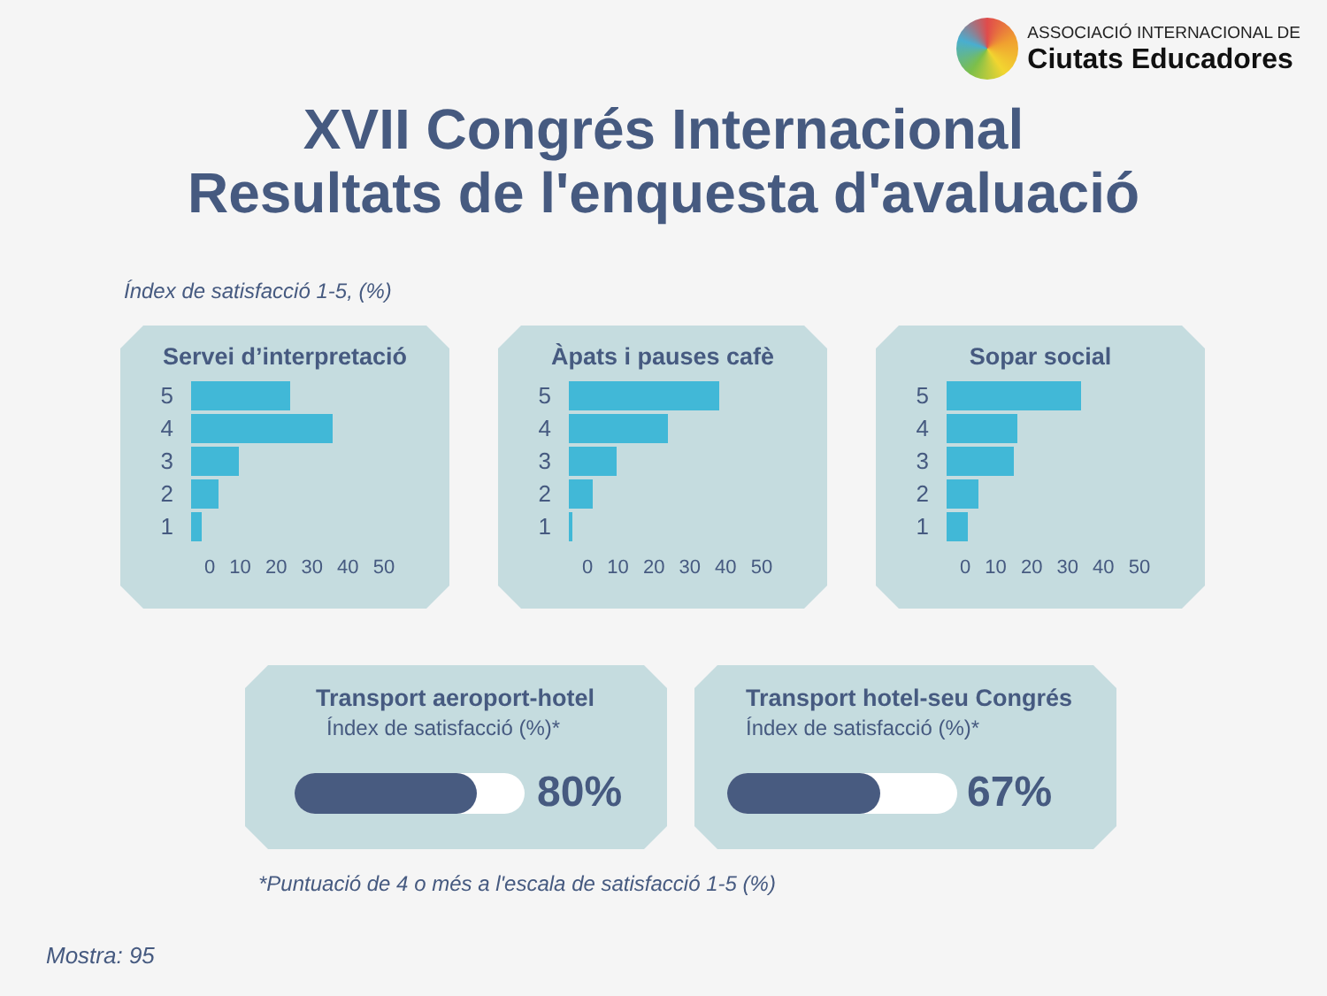ASSOCIACIÓ INTERNACIONAL DE
Ciutats Educadores
XVII Congrés Internacional
Resultats de l'enquesta d'avaluació
Índex de satisfacció 1-5, (%)
Servei d’interpretació
5
4
3
2
1
0 10 20 30 40 50
Àpats i pauses cafè
5
4
3
2
1
0 10 20 30 40 50
Sopar social
5
4
3
2
1
0 10 20 30 40 50
Transport aeroport-hotel
Índex de satisfacció (%)*
80%
Transport hotel-seu Congrés
Índex de satisfacció (%)*
67%
*Puntuació de 4 o més a l'escala de satisfacció 1-5 (%)
Mostra: 95